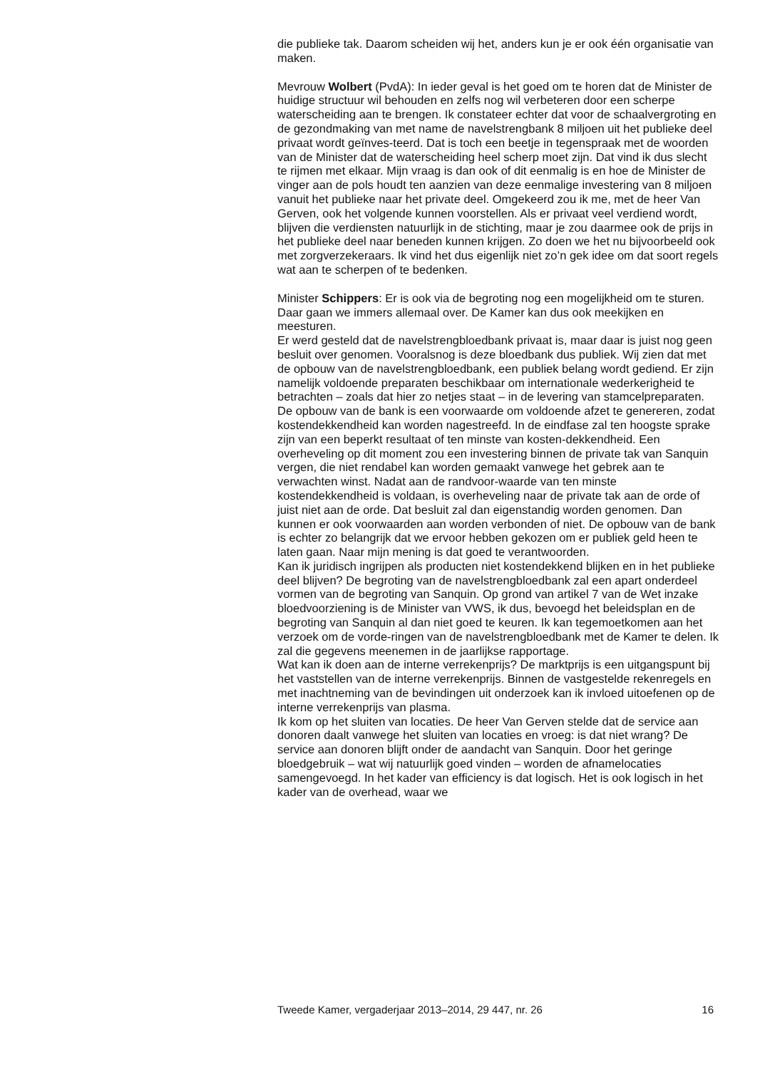die publieke tak. Daarom scheiden wij het, anders kun je er ook één organisatie van maken.
Mevrouw Wolbert (PvdA): In ieder geval is het goed om te horen dat de Minister de huidige structuur wil behouden en zelfs nog wil verbeteren door een scherpe waterscheiding aan te brengen. Ik constateer echter dat voor de schaalvergroting en de gezondmaking van met name de navelstrengbank 8 miljoen uit het publieke deel privaat wordt geïnves-teerd. Dat is toch een beetje in tegenspraak met de woorden van de Minister dat de waterscheiding heel scherp moet zijn. Dat vind ik dus slecht te rijmen met elkaar. Mijn vraag is dan ook of dit eenmalig is en hoe de Minister de vinger aan de pols houdt ten aanzien van deze eenmalige investering van 8 miljoen vanuit het publieke naar het private deel. Omgekeerd zou ik me, met de heer Van Gerven, ook het volgende kunnen voorstellen. Als er privaat veel verdiend wordt, blijven die verdiensten natuurlijk in de stichting, maar je zou daarmee ook de prijs in het publieke deel naar beneden kunnen krijgen. Zo doen we het nu bijvoorbeeld ook met zorgverzekeraars. Ik vind het dus eigenlijk niet zo’n gek idee om dat soort regels wat aan te scherpen of te bedenken.
Minister Schippers: Er is ook via de begroting nog een mogelijkheid om te sturen. Daar gaan we immers allemaal over. De Kamer kan dus ook meekijken en meesturen.
Er werd gesteld dat de navelstrengbloedbank privaat is, maar daar is juist nog geen besluit over genomen. Vooralsnog is deze bloedbank dus publiek. Wij zien dat met de opbouw van de navelstrengbloedbank, een publiek belang wordt gediend. Er zijn namelijk voldoende preparaten beschikbaar om internationale wederkerigheid te betrachten – zoals dat hier zo netjes staat – in de levering van stamcelpreparaten. De opbouw van de bank is een voorwaarde om voldoende afzet te genereren, zodat kostendekkendheid kan worden nagestreefd. In de eindfase zal ten hoogste sprake zijn van een beperkt resultaat of ten minste van kosten-dekkendheid. Een overheveling op dit moment zou een investering binnen de private tak van Sanquin vergen, die niet rendabel kan worden gemaakt vanwege het gebrek aan te verwachten winst. Nadat aan de randvoor-waarde van ten minste kostendekkendheid is voldaan, is overheveling naar de private tak aan de orde of juist niet aan de orde. Dat besluit zal dan eigenstandig worden genomen. Dan kunnen er ook voorwaarden aan worden verbonden of niet. De opbouw van de bank is echter zo belangrijk dat we ervoor hebben gekozen om er publiek geld heen te laten gaan. Naar mijn mening is dat goed te verantwoorden.
Kan ik juridisch ingrijpen als producten niet kostendekkend blijken en in het publieke deel blijven? De begroting van de navelstrengbloedbank zal een apart onderdeel vormen van de begroting van Sanquin. Op grond van artikel 7 van de Wet inzake bloedvoorziening is de Minister van VWS, ik dus, bevoegd het beleidsplan en de begroting van Sanquin al dan niet goed te keuren. Ik kan tegemoetkomen aan het verzoek om de vorde-ringen van de navelstrengbloedbank met de Kamer te delen. Ik zal die gegevens meenemen in de jaarlijkse rapportage.
Wat kan ik doen aan de interne verrekenprijs? De marktprijs is een uitgangspunt bij het vaststellen van de interne verrekenprijs. Binnen de vastgestelde rekenregels en met inachtneming van de bevindingen uit onderzoek kan ik invloed uitoefenen op de interne verrekenprijs van plasma.
Ik kom op het sluiten van locaties. De heer Van Gerven stelde dat de service aan donoren daalt vanwege het sluiten van locaties en vroeg: is dat niet wrang? De service aan donoren blijft onder de aandacht van Sanquin. Door het geringe bloedgebruik – wat wij natuurlijk goed vinden – worden de afnamelocaties samengevoegd. In het kader van efficiency is dat logisch. Het is ook logisch in het kader van de overhead, waar we
Tweede Kamer, vergaderjaar 2013–2014, 29 447, nr. 26 16